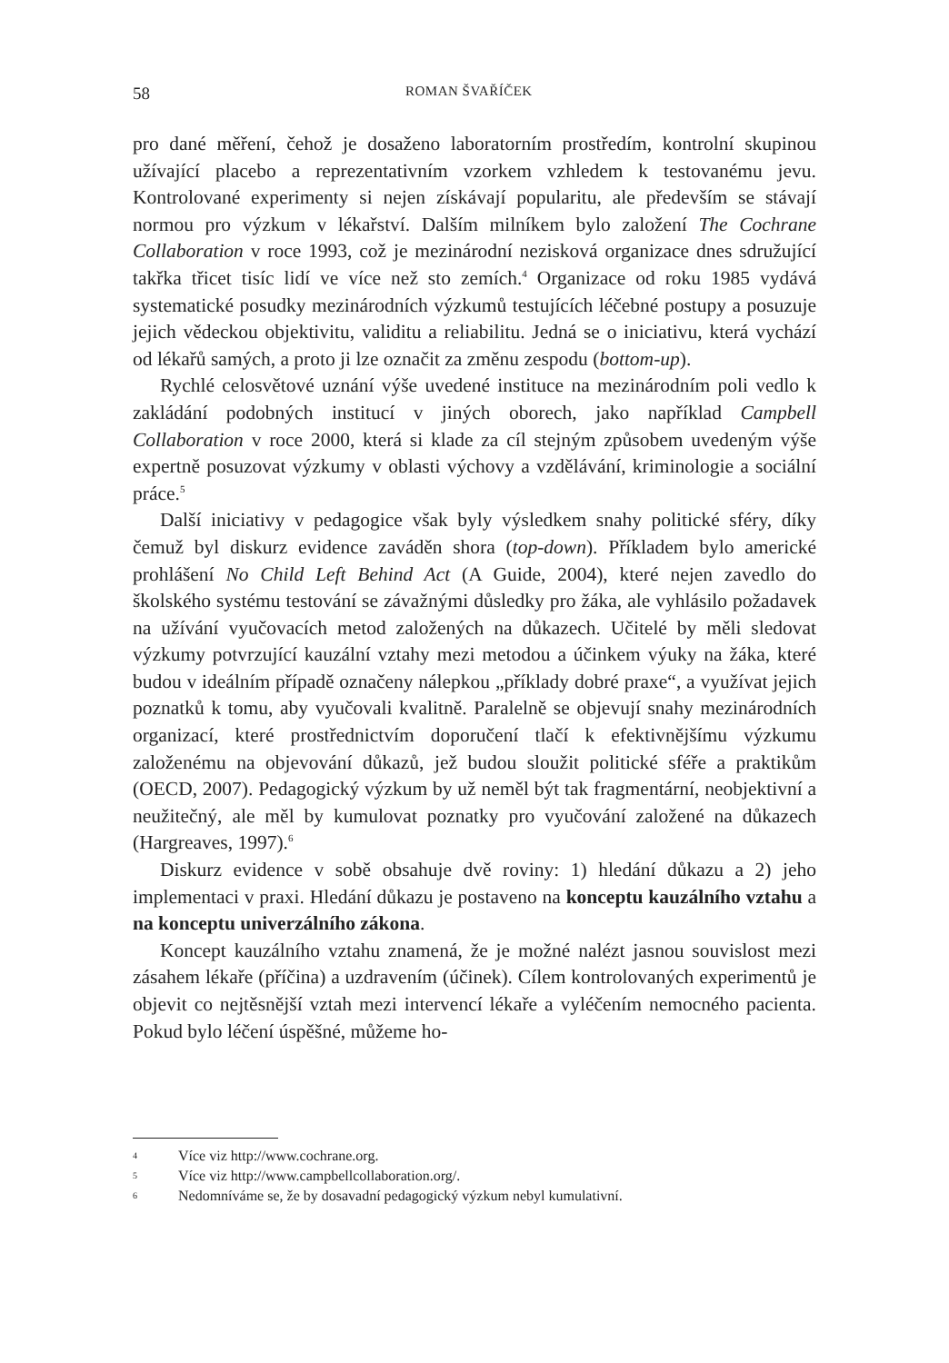58 ROMAN ŠVAŘÍČEK
pro dané měření, čehož je dosaženo laboratorním prostředím, kontrolní skupinou užívající placebo a reprezentativním vzorkem vzhledem k testovanému jevu. Kontrolované experimenty si nejen získávají popularitu, ale především se stávají normou pro výzkum v lékařství. Dalším milníkem bylo založení The Cochrane Collaboration v roce 1993, což je mezinárodní nezisková organizace dnes sdružující takřka třicet tisíc lidí ve více než sto zemích.<sup>4</sup> Organizace od roku 1985 vydává systematické posudky mezinárodních výzkumů testujících léčebné postupy a posuzuje jejich vědeckou objektivitu, validitu a reliabilitu. Jedná se o iniciativu, která vychází od lékařů samých, a proto ji lze označit za změnu zespodu (bottom-up).
Rychlé celosvětové uznání výše uvedené instituce na mezinárodním poli vedlo k zakládání podobných institucí v jiných oborech, jako například Campbell Collaboration v roce 2000, která si klade za cíl stejným způsobem uvedeným výše expertně posuzovat výzkumy v oblasti výchovy a vzdělávání, kriminologie a sociální práce.<sup>5</sup>
Další iniciativy v pedagogice však byly výsledkem snahy politické sféry, díky čemuž byl diskurz evidence zaváděn shora (top-down). Příkladem bylo americké prohlášení No Child Left Behind Act (A Guide, 2004), které nejen zavedlo do školského systému testování se závažnými důsledky pro žáka, ale vyhlásilo požadavek na užívání vyučovacích metod založených na důkazech. Učitelé by měli sledovat výzkumy potvrzující kauzální vztahy mezi metodou a účinkem výuky na žáka, které budou v ideálním případě označeny nálepkou „příklady dobré praxe“, a využívat jejich poznatků k tomu, aby vyučovali kvalitně. Paralelně se objevují snahy mezinárodních organizací, které prostřednictvím doporučení tlačí k efektivnějšímu výzkumu založenému na objevování důkazů, jež budou sloužit politické sféře a praktikům (OECD, 2007). Pedagogický výzkum by už neměl být tak fragmentární, neobjektivní a neužitečný, ale měl by kumulovat poznatky pro vyučování založené na důkazech (Hargreaves, 1997).<sup>6</sup>
Diskurz evidence v sobě obsahuje dvě roviny: 1) hledání důkazu a 2) jeho implementaci v praxi. Hledání důkazu je postaveno na konceptu kauzálního vztahu a na konceptu univerzálního zákona.
Koncept kauzálního vztahu znamená, že je možné nalézt jasnou souvislost mezi zásahem lékaře (příčina) a uzdravením (účinek). Cílem kontrolovaných experimentů je objevit co nejtěsnější vztah mezi intervencí lékaře a vyléčením nemocného pacienta. Pokud bylo léčení úspěšné, můžeme ho-
4 Více viz http://www.cochrane.org.
5 Více viz http://www.campbellcollaboration.org/.
6 Nedomníváme se, že by dosavadní pedagogický výzkum nebyl kumulativní.